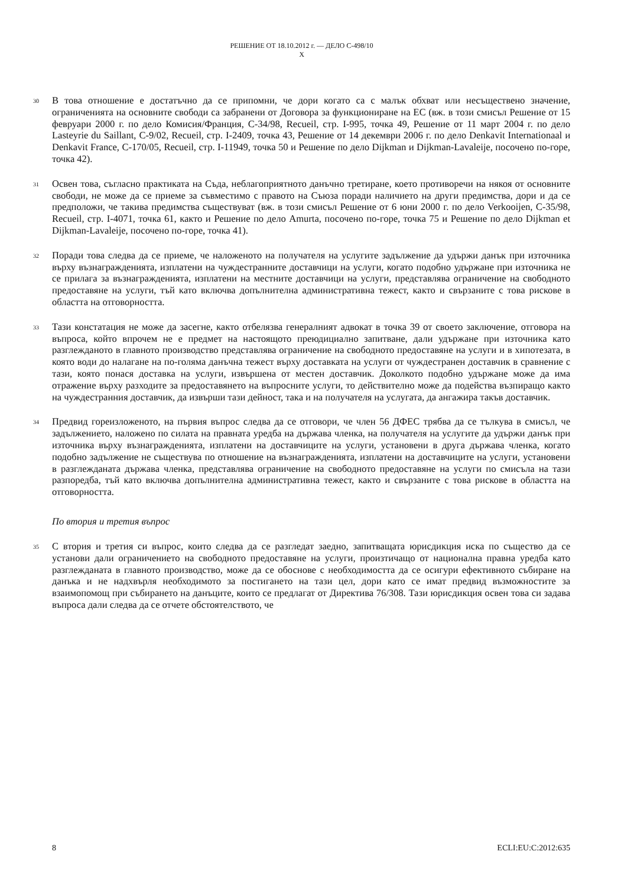РЕШЕНИЕ ОТ 18.10.2012 г. — ДЕЛО C-498/10
X
30
В това отношение е достатъчно да се припомни, че дори когато са с малък обхват или несъществено значение, ограниченията на основните свободи са забранени от Договора за функциониране на ЕС (вж. в този смисъл Решение от 15 февруари 2000 г. по дело Комисия/Франция, C-34/98, Recueil, стр. I-995, точка 49, Решение от 11 март 2004 г. по дело Lasteyrie du Saillant, C-9/02, Recueil, стр. I-2409, точка 43, Решение от 14 декември 2006 г. по дело Denkavit Internationaal и Denkavit France, C-170/05, Recueil, стр. I-11949, точка 50 и Решение по дело Dijkman и Dijkman-Lavaleije, посочено по-горе, точка 42).
31
Освен това, съгласно практиката на Съда, неблагоприятното данъчно третиране, което противоречи на някоя от основните свободи, не може да се приеме за съвместимо с правото на Съюза поради наличието на други предимства, дори и да се предположи, че такива предимства съществуват (вж. в този смисъл Решение от 6 юни 2000 г. по дело Verkooijen, C-35/98, Recueil, стр. I-4071, точка 61, както и Решение по дело Amurta, посочено по-горе, точка 75 и Решение по дело Dijkman et Dijkman-Lavaleije, посочено по-горе, точка 41).
32
Поради това следва да се приеме, че наложеното на получателя на услугите задължение да удържи данък при източника върху възнагражденията, изплатени на чуждестранните доставчици на услуги, когато подобно удържане при източника не се прилага за възнагражденията, изплатени на местните доставчици на услуги, представлява ограничение на свободното предоставяне на услуги, тъй като включва допълнителна административна тежест, както и свързаните с това рискове в областта на отговорността.
33
Тази констатация не може да засегне, както отбелязва генералният адвокат в точка 39 от своето заключение, отговора на въпроса, който впрочем не е предмет на настоящото преюдициално запитване, дали удържане при източника като разглежданото в главното производство представлява ограничение на свободното предоставяне на услуги и в хипотезата, в която води до налагане на по-голяма данъчна тежест върху доставката на услуги от чуждестранен доставчик в сравнение с тази, която понася доставка на услуги, извършена от местен доставчик. Доколкото подобно удържане може да има отражение върху разходите за предоставянето на въпросните услуги, то действително може да подейства възпиращо както на чуждестранния доставчик, да извърши тази дейност, така и на получателя на услугата, да ангажира такъв доставчик.
34
Предвид гореизложеното, на първия въпрос следва да се отговори, че член 56 ДФЕС трябва да се тълкува в смисъл, че задължението, наложено по силата на правната уредба на държава членка, на получателя на услугите да удържи данък при източника върху възнагражденията, изплатени на доставчиците на услуги, установени в друга държава членка, когато подобно задължение не съществува по отношение на възнагражденията, изплатени на доставчиците на услуги, установени в разглежданата държава членка, представлява ограничение на свободното предоставяне на услуги по смисъла на тази разпоредба, тъй като включва допълнителна административна тежест, както и свързаните с това рискове в областта на отговорността.
По втория и третия въпрос
35
С втория и третия си въпрос, които следва да се разгледат заедно, запитващата юрисдикция иска по същество да се установи дали ограничението на свободното предоставяне на услуги, произтичащо от национална правна уредба като разглежданата в главното производство, може да се обоснове с необходимостта да се осигури ефективното събиране на данъка и не надхвърля необходимото за постигането на тази цел, дори като се имат предвид възможностите за взаимопомощ при събирането на данъците, които се предлагат от Директива 76/308. Тази юрисдикция освен това си задава въпроса дали следва да се отчете обстоятелството, че
8 ECLI:EU:C:2012:635